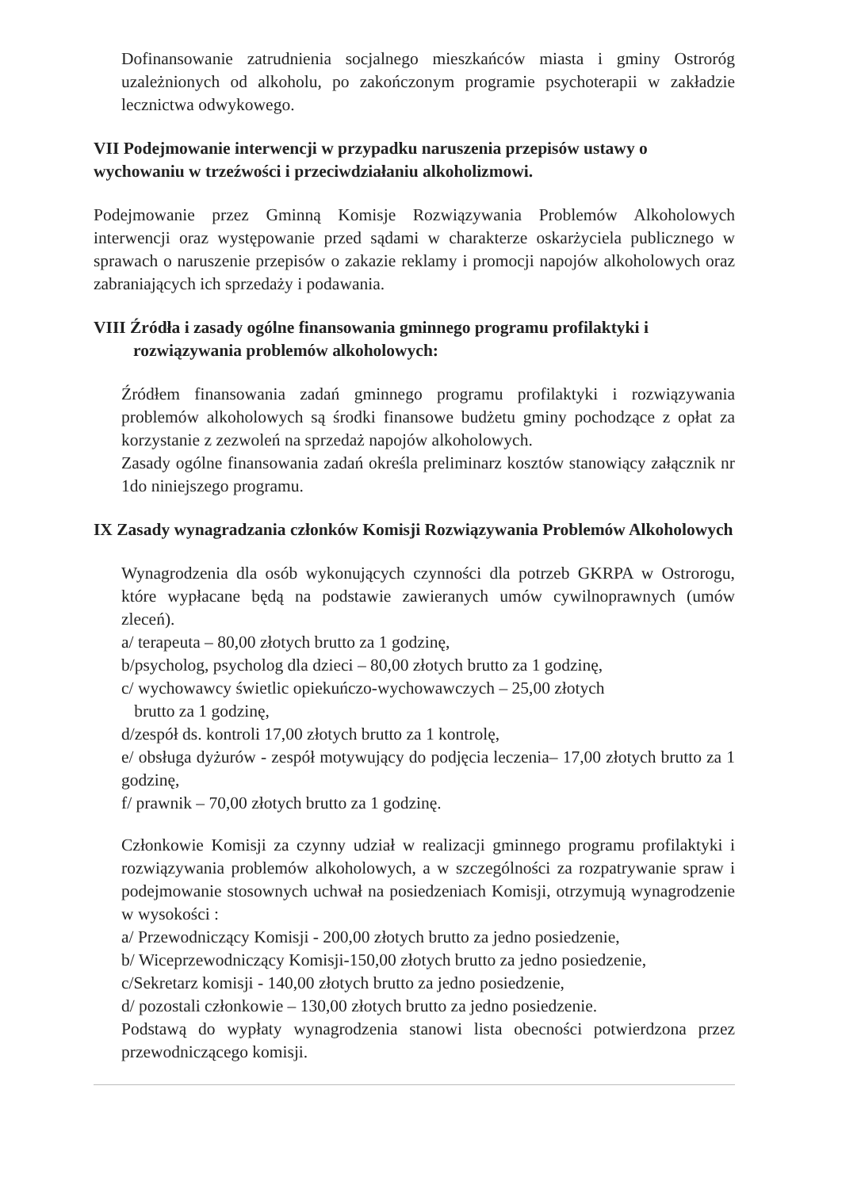Dofinansowanie zatrudnienia socjalnego mieszkańców miasta i gminy Ostroróg uzależnionych od alkoholu, po zakończonym programie psychoterapii w zakładzie lecznictwa odwykowego.
VII Podejmowanie interwencji w przypadku naruszenia przepisów ustawy o wychowaniu w trzeźwości i przeciwdziałaniu alkoholizmowi.
Podejmowanie przez Gminną Komisje Rozwiązywania Problemów Alkoholowych interwencji oraz występowanie przed sądami w charakterze oskarżyciela publicznego w sprawach o naruszenie przepisów o zakazie reklamy i promocji napojów alkoholowych oraz zabraniających ich sprzedaży i podawania.
VIII Źródła i zasady ogólne finansowania gminnego programu profilaktyki i rozwiązywania problemów alkoholowych:
Źródłem finansowania zadań gminnego programu profilaktyki i rozwiązywania problemów alkoholowych są środki finansowe budżetu gminy pochodzące z opłat za korzystanie z zezwoleń na sprzedaż napojów alkoholowych.
Zasady ogólne finansowania zadań określa preliminarz kosztów stanowiący załącznik nr 1do niniejszego programu.
IX Zasady wynagradzania członków Komisji Rozwiązywania Problemów Alkoholowych
Wynagrodzenia dla osób wykonujących czynności dla potrzeb GKRPA w Ostrorogu, które wypłacane będą na podstawie zawieranych umów cywilnoprawnych (umów zleceń).
a/ terapeuta – 80,00 złotych brutto za 1 godzinę,
b/psycholog, psycholog dla dzieci – 80,00 złotych brutto za 1 godzinę,
c/ wychowawcy świetlic opiekuńczo-wychowawczych – 25,00 złotych
brutto za 1 godzinę,
d/zespół ds. kontroli 17,00 złotych brutto za 1 kontrolę,
e/ obsługa dyżurów - zespół motywujący do podjęcia leczenia– 17,00 złotych brutto za 1 godzinę,
f/ prawnik – 70,00 złotych brutto za 1 godzinę.
Członkowie Komisji za czynny udział w realizacji gminnego programu profilaktyki i rozwiązywania problemów alkoholowych, a w szczególności za rozpatrywanie spraw i podejmowanie stosownych uchwał na posiedzeniach Komisji, otrzymują wynagrodzenie w wysokości :
a/ Przewodniczący Komisji - 200,00 złotych brutto za jedno posiedzenie,
b/ Wiceprzewodniczący Komisji-150,00 złotych brutto za jedno posiedzenie,
c/Sekretarz komisji - 140,00 złotych brutto za jedno posiedzenie,
d/ pozostali członkowie – 130,00 złotych brutto za jedno posiedzenie.
Podstawą do wypłaty wynagrodzenia stanowi lista obecności potwierdzona przez przewodniczącego komisji.